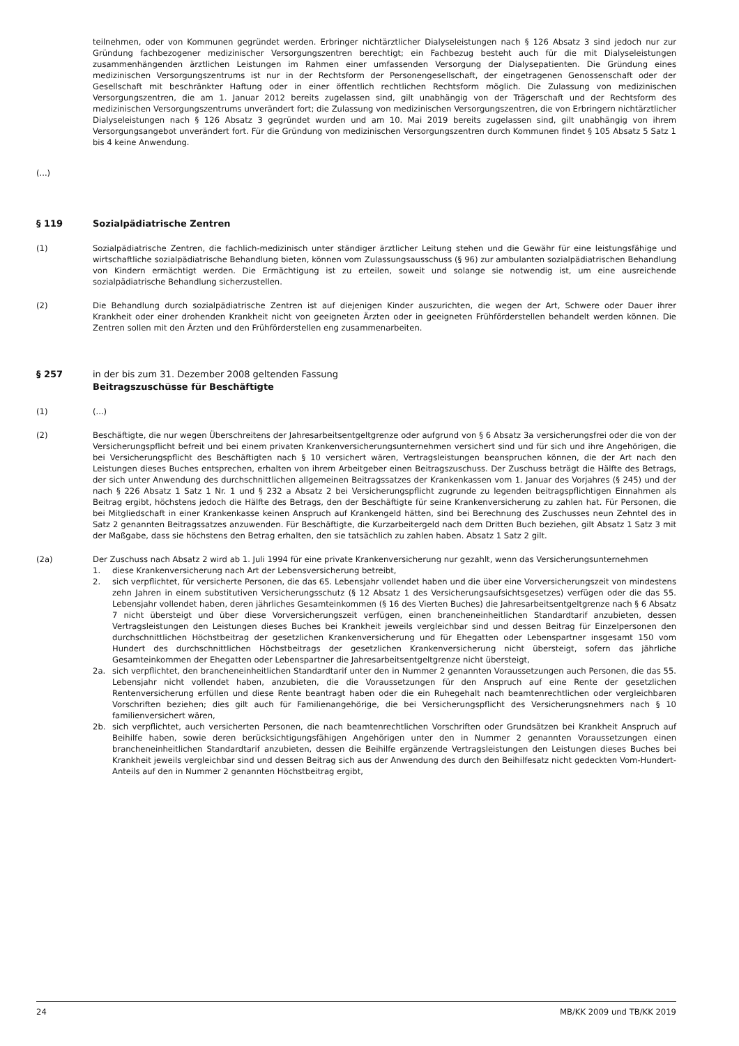teilnehmen, oder von Kommunen gegründet werden. Erbringer nichtärztlicher Dialyseleistungen nach § 126 Absatz 3 sind jedoch nur zur Gründung fachbezogener medizinischer Versorgungszentren berechtigt; ein Fachbezug besteht auch für die mit Dialyseleistungen zusammenhängenden ärztlichen Leistungen im Rahmen einer umfassenden Versorgung der Dialysepatienten. Die Gründung eines medizinischen Versorgungszentrums ist nur in der Rechtsform der Personengesellschaft, der eingetragenen Genossenschaft oder der Gesellschaft mit beschränkter Haftung oder in einer öffentlich rechtlichen Rechtsform möglich. Die Zulassung von medizinischen Versorgungszentren, die am 1. Januar 2012 bereits zugelassen sind, gilt unabhängig von der Trägerschaft und der Rechtsform des medizinischen Versorgungszentrums unverändert fort; die Zulassung von medizinischen Versorgungszentren, die von Erbringern nichtärztlicher Dialyseleistungen nach § 126 Absatz 3 gegründet wurden und am 10. Mai 2019 bereits zugelassen sind, gilt unabhängig von ihrem Versorgungsangebot unverändert fort. Für die Gründung von medizinischen Versorgungszentren durch Kommunen findet § 105 Absatz 5 Satz 1 bis 4 keine Anwendung.
(...)
§ 119 Sozialpädiatrische Zentren
(1) Sozialpädiatrische Zentren, die fachlich-medizinisch unter ständiger ärztlicher Leitung stehen und die Gewähr für eine leistungsfähige und wirtschaftliche sozialpädiatrische Behandlung bieten, können vom Zulassungsausschuss (§ 96) zur ambulanten sozialpädiatrischen Behandlung von Kindern ermächtigt werden. Die Ermächtigung ist zu erteilen, soweit und solange sie notwendig ist, um eine ausreichende sozialpädiatrische Behandlung sicherzustellen.
(2) Die Behandlung durch sozialpädiatrische Zentren ist auf diejenigen Kinder auszurichten, die wegen der Art, Schwere oder Dauer ihrer Krankheit oder einer drohenden Krankheit nicht von geeigneten Ärzten oder in geeigneten Frühförderstellen behandelt werden können. Die Zentren sollen mit den Ärzten und den Frühförderstellen eng zusammenarbeiten.
§ 257 in der bis zum 31. Dezember 2008 geltenden Fassung
Beitragszuschüsse für Beschäftigte
(1) (...)
(2) Beschäftigte, die nur wegen Überschreitens der Jahresarbeitsentgeltgrenze oder aufgrund von § 6 Absatz 3a versicherungsfrei oder die von der Versicherungspflicht befreit und bei einem privaten Krankenversicherungsunternehmen versichert sind und für sich und ihre Angehörigen, die bei Versicherungspflicht des Beschäftigten nach § 10 versichert wären, Vertragsleistungen beanspruchen können, die der Art nach den Leistungen dieses Buches entsprechen, erhalten von ihrem Arbeitgeber einen Beitragszuschuss. Der Zuschuss beträgt die Hälfte des Betrags, der sich unter Anwendung des durchschnittlichen allgemeinen Beitragssatzes der Krankenkassen vom 1. Januar des Vorjahres (§ 245) und der nach § 226 Absatz 1 Satz 1 Nr. 1 und § 232 a Absatz 2 bei Versicherungspflicht zugrunde zu legenden beitragspflichtigen Einnahmen als Beitrag ergibt, höchstens jedoch die Hälfte des Betrags, den der Beschäftigte für seine Krankenversicherung zu zahlen hat. Für Personen, die bei Mitgliedschaft in einer Krankenkasse keinen Anspruch auf Krankengeld hätten, sind bei Berechnung des Zuschusses neun Zehntel des in Satz 2 genannten Beitragssatzes anzuwenden. Für Beschäftigte, die Kurzarbeitergeld nach dem Dritten Buch beziehen, gilt Absatz 1 Satz 3 mit der Maßgabe, dass sie höchstens den Betrag erhalten, den sie tatsächlich zu zahlen haben. Absatz 1 Satz 2 gilt.
(2a) Der Zuschuss nach Absatz 2 wird ab 1. Juli 1994 für eine private Krankenversicherung nur gezahlt, wenn das Versicherungsunternehmen
1. diese Krankenversicherung nach Art der Lebensversicherung betreibt,
2. sich verpflichtet, für versicherte Personen, die das 65. Lebensjahr vollendet haben und die über eine Vorversicherungszeit von mindestens zehn Jahren in einem substitutiven Versicherungsschutz (§ 12 Absatz 1 des Versicherungsaufsichtsgesetzes) verfügen oder die das 55. Lebensjahr vollendet haben, deren jährliches Gesamteinkommen (§ 16 des Vierten Buches) die Jahresarbeitsentgeltgrenze nach § 6 Absatz 7 nicht übersteigt und über diese Vorversicherungszeit verfügen, einen brancheneinheitlichen Standardtarif anzubieten, dessen Vertragsleistungen den Leistungen dieses Buches bei Krankheit jeweils vergleichbar sind und dessen Beitrag für Einzelpersonen den durchschnittlichen Höchstbeitrag der gesetzlichen Krankenversicherung und für Ehegatten oder Lebenspartner insgesamt 150 vom Hundert des durchschnittlichen Höchstbeitrags der gesetzlichen Krankenversicherung nicht übersteigt, sofern das jährliche Gesamteinkommen der Ehegatten oder Lebenspartner die Jahresarbeitsentgeltgrenze nicht übersteigt,
2a. sich verpflichtet, den brancheneinheitlichen Standardtarif unter den in Nummer 2 genannten Voraussetzungen auch Personen, die das 55. Lebensjahr nicht vollendet haben, anzubieten, die die Voraussetzungen für den Anspruch auf eine Rente der gesetzlichen Rentenversicherung erfüllen und diese Rente beantragt haben oder die ein Ruhegehalt nach beamtenrechtlichen oder vergleichbaren Vorschriften beziehen; dies gilt auch für Familienangehörige, die bei Versicherungspflicht des Versicherungsnehmers nach § 10 familienversichert wären,
2b. sich verpflichtet, auch versicherten Personen, die nach beamtenrechtlichen Vorschriften oder Grundsätzen bei Krankheit Anspruch auf Beihilfe haben, sowie deren berücksichtigungsfähigen Angehörigen unter den in Nummer 2 genannten Voraussetzungen einen brancheneinheitlichen Standardtarif anzubieten, dessen die Beihilfe ergänzende Vertragsleistungen den Leistungen dieses Buches bei Krankheit jeweils vergleichbar sind und dessen Beitrag sich aus der Anwendung des durch den Beihilfesatz nicht gedeckten Vom-Hundert-Anteils auf den in Nummer 2 genannten Höchstbeitrag ergibt,
24 MB/KK 2009 und TB/KK 2019